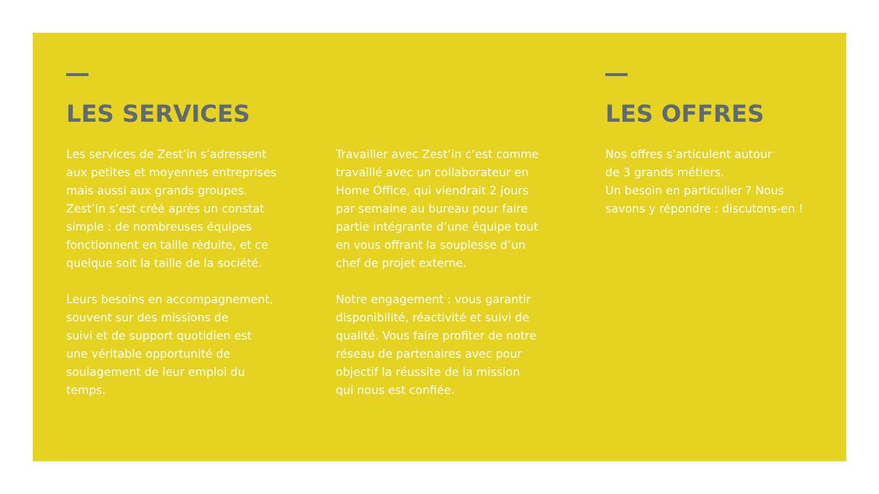LES SERVICES
Les services de Zest’in s’adressent
aux petites et moyennes entreprises
mais aussi aux grands groupes.
Zest’in s’est créé après un constat
simple : de nombreuses équipes
fonctionnent en taille réduite, et ce
quelque soit la taille de la société.
Leurs besoins en accompagnement,
souvent sur des missions de
suivi et de support quotidien est
une véritable opportunité de
soulagement de leur emploi du
temps.
Travailler avec Zest’in c’est comme
travaillé avec un collaborateur en
Home Office, qui viendrait 2 jours
par semaine au bureau pour faire
partie intégrante d’une équipe tout
en vous offrant la souplesse d’un
chef de projet externe.
Notre engagement : vous garantir
disponibilité, réactivité et suivi de
qualité. Vous faire profiter de notre
réseau de partenaires avec pour
objectif la réussite de la mission
qui nous est confiée.
LES OFFRES
Nos offres s’articulent autour
de 3 grands métiers.
Un besoin en particulier ? Nous
savons y répondre : discutons-en !